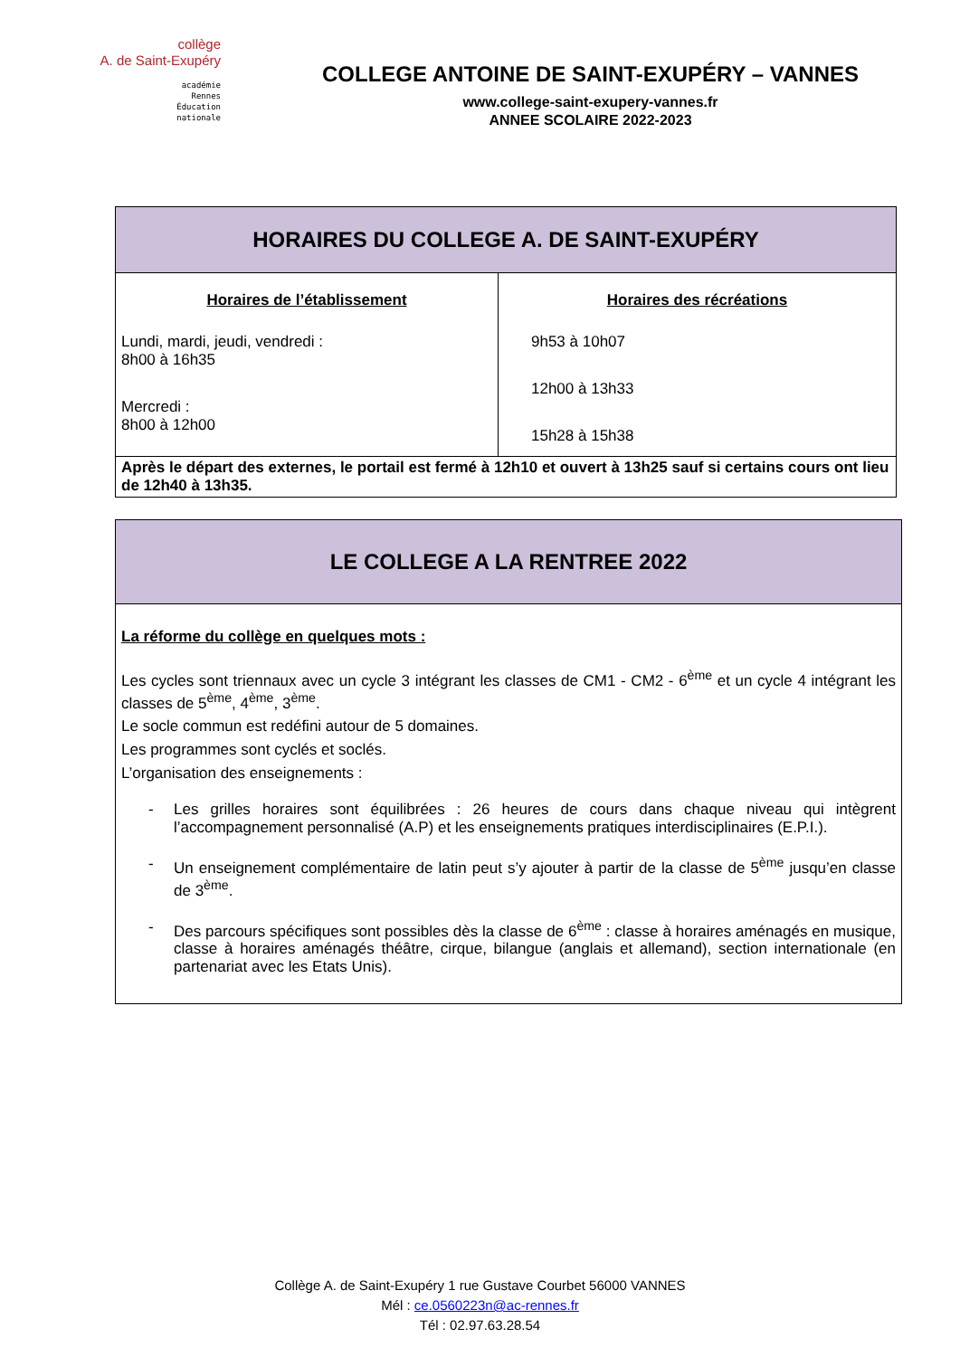collège
A. de Saint-Exupéry
académie
Rennes
Éducation
nationale
COLLEGE ANTOINE DE SAINT-EXUPÉRY – VANNES
www.college-saint-exupery-vannes.fr
ANNEE SCOLAIRE 2022-2023
| HORAIRES DU COLLEGE A. DE SAINT-EXUPÉRY | |
| Horaires de l’établissement Lundi, mardi, jeudi, vendredi : 8h00 à 16h35 Mercredi : 8h00 à 12h00 | Horaires des récréations 9h53 à 10h07 12h00 à 13h33 15h28 à 15h38 |
| Après le départ des externes, le portail est fermé à 12h10 et ouvert à 13h25 sauf si certains cours ont lieu de 12h40 à 13h35. | |
| LE COLLEGE A LA RENTREE 2022 |
| La réforme du collège en quelques mots : Les cycles sont triennaux avec un cycle 3 intégrant les classes de CM1 - CM2 - 6<sup>ème</sup> et un cycle 4 intégrant les classes de 5<sup>ème</sup>, 4<sup>ème</sup>, 3<sup>ème</sup>. Le socle commun est redéfini autour de 5 domaines. Les programmes sont cyclés et soclés. L’organisation des enseignements : - Les grilles horaires sont équilibrées : 26 heures de cours dans chaque niveau qui intègrent l’accompagnement personnalisé (A.P) et les enseignements pratiques interdisciplinaires (E.P.I.). - Un enseignement complémentaire de latin peut s’y ajouter à partir de la classe de 5<sup>ème</sup> jusqu’en classe de 3<sup>ème</sup>. - Des parcours spécifiques sont possibles dès la classe de 6<sup>ème</sup> : classe à horaires aménagés en musique, classe à horaires aménagés théâtre, cirque, bilangue (anglais et allemand), section internationale (en partenariat avec les Etats Unis). |
Collège A. de Saint-Exupéry 1 rue Gustave Courbet 56000 VANNES
Mél : ce.0560223n@ac-rennes.fr
Tél : 02.97.63.28.54